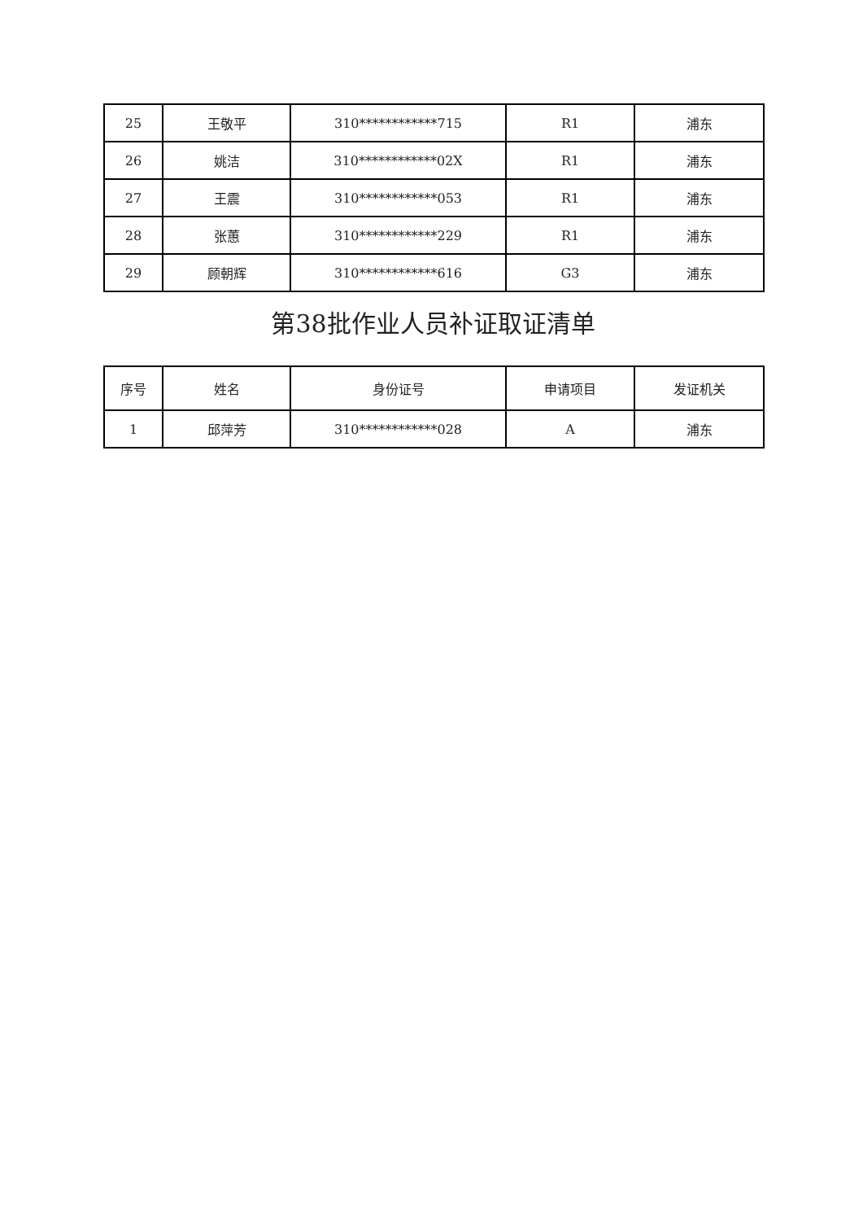| 25 | 王敬平 | 310************715 | R1 | 浦东 |
| 26 | 姚洁 | 310************02X | R1 | 浦东 |
| 27 | 王震 | 310************053 | R1 | 浦东 |
| 28 | 张蕙 | 310************229 | R1 | 浦东 |
| 29 | 顾朝辉 | 310************616 | G3 | 浦东 |
第38批作业人员补证取证清单
| 序号 | 姓名 | 身份证号 | 申请项目 | 发证机关 |
| --- | --- | --- | --- | --- |
| 1 | 邱萍芳 | 310************028 | A | 浦东 |